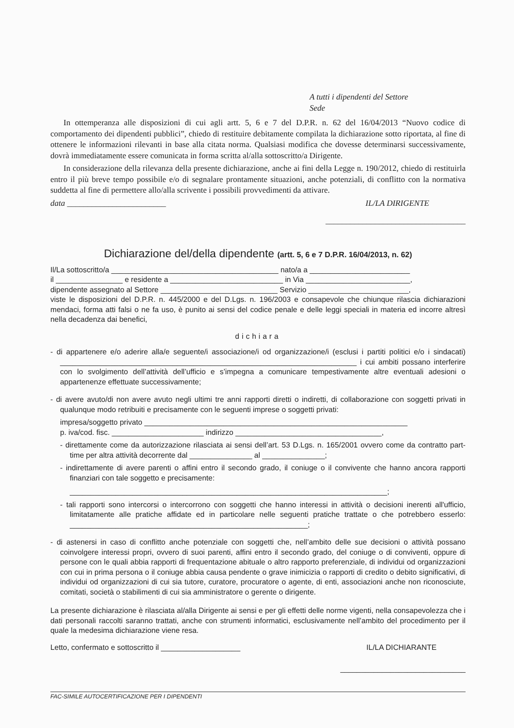A tutti i dipendenti del Settore
Sede
In ottemperanza alle disposizioni di cui agli artt. 5, 6 e 7 del D.P.R. n. 62 del 16/04/2013 “Nuovo codice di comportamento dei dipendenti pubblici”, chiedo di restituire debitamente compilata la dichiarazione sotto riportata, al fine di ottenere le informazioni rilevanti in base alla citata norma. Qualsiasi modifica che dovesse determinarsi successivamente, dovrà immediatamente essere comunicata in forma scritta al/alla sottoscritto/a Dirigente.
In considerazione della rilevanza della presente dichiarazione, anche ai fini della Legge n. 190/2012, chiedo di restituirla entro il più breve tempo possibile e/o di segnalare prontamente situazioni, anche potenziali, di conflitto con la normativa suddetta al fine di permettere allo/alla scrivente i possibili provvedimenti da attivare.
data ________________________ IL/LA DIRIGENTE
__________________________________
Dichiarazione del/della dipendente (artt. 5, 6 e 7 D.P.R. 16/04/2013, n. 62)
Il/La sottoscritto/a ________________________________________ nato/a a ________________________
il ________________ e residente a ___________________________ in Via _________________________,
dipendente assegnato al Settore ____________________________ Servizio ________________________,
viste le disposizioni del D.P.R. n. 445/2000 e del D.Lgs. n. 196/2003 e consapevole che chiunque rilascia dichiarazioni mendaci, forma atti falsi o ne fa uso, è punito ai sensi del codice penale e delle leggi speciali in materia ed incorre altresì nella decadenza dai benefici,
dichiara
- di appartenere e/o aderire alla/e seguente/i associazione/i od organizzazione/i (esclusi i partiti politici e/o i sindacati) _______________________________________________________________________ i cui ambiti possano interferire con lo svolgimento dell’attività dell’ufficio e s’impegna a comunicare tempestivamente altre eventuali adesioni o appartenenze effettuate successivamente;
- di avere avuto/di non avere avuto negli ultimi tre anni rapporti diretti o indiretti, di collaborazione con soggetti privati in qualunque modo retribuiti e precisamente con le seguenti imprese o soggetti privati:
impresa/soggetto privato _______________________________________________________________
p. iva/cod. fisc. ______________________ indirizzo ___________________________________,
- direttamente come da autorizzazione rilasciata ai sensi dell’art. 53 D.Lgs. n. 165/2001 ovvero come da contratto part-time per altra attività decorrente dal _______________ al _______________;
- indirettamente di avere parenti o affini entro il secondo grado, il coniuge o il convivente che hanno ancora rapporti finanziari con tale soggetto e precisamente:
____________________________________________________________________________;
- tali rapporti sono intercorsi o intercorrono con soggetti che hanno interessi in attività o decisioni inerenti all'ufficio, limitatamente alle pratiche affidate ed in particolare nelle seguenti pratiche trattate o che potrebbero esserlo: _________________________________________________________;
- di astenersi in caso di conflitto anche potenziale con soggetti che, nell’ambito delle sue decisioni o attività possano coinvolgere interessi propri, ovvero di suoi parenti, affini entro il secondo grado, del coniuge o di conviventi, oppure di persone con le quali abbia rapporti di frequentazione abituale o altro rapporto preferenziale, di individui od organizzazioni con cui in prima persona o il coniuge abbia causa pendente o grave inimicizia o rapporti di credito o debito significativi, di individui od organizzazioni di cui sia tutore, curatore, procuratore o agente, di enti, associazioni anche non riconosciute, comitati, società o stabilimenti di cui sia amministratore o gerente o dirigente.
La presente dichiarazione è rilasciata al/alla Dirigente ai sensi e per gli effetti delle norme vigenti, nella consapevolezza che i dati personali raccolti saranno trattati, anche con strumenti informatici, esclusivamente nell’ambito del procedimento per il quale la medesima dichiarazione viene resa.
Letto, confermato e sottoscritto il ___________________ IL/LA DICHIARANTE
______________________________
FAC-SIMILE AUTOCERTIFICAZIONE PER I DIPENDENTI